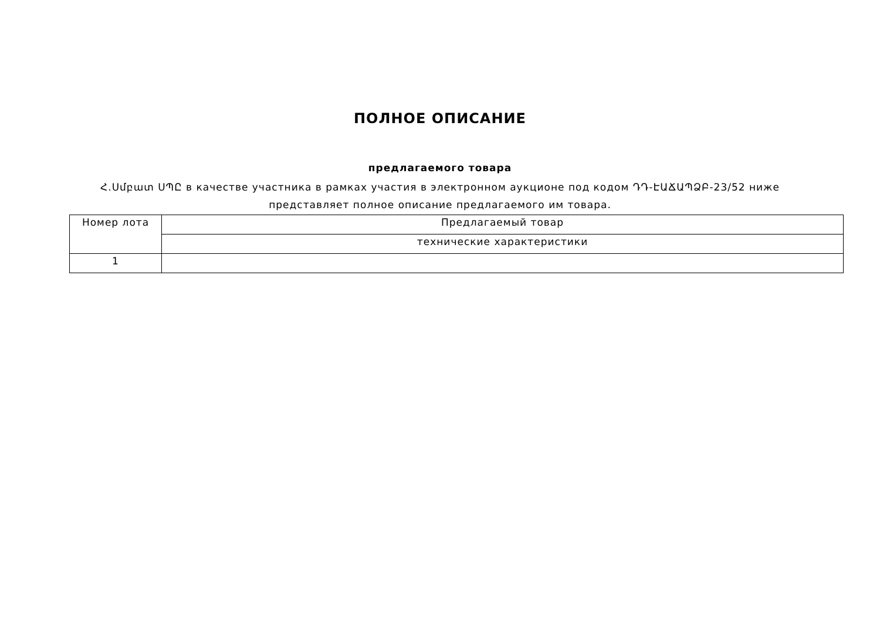ПОЛНОЕ ОПИСАНИЕ
предлагаемого товара
Հ.Սմբատ ՍՊԸ в качестве участника в рамках участия в электронном аукционе под кодом ԴԴ-ԷԱՃԱՊՁԲ-23/52 ниже представляет полное описание предлагаемого им товара.
| Номер лота | Предлагаемый товар |
| --- | --- |
| | технические характеристики |
| 1 | |